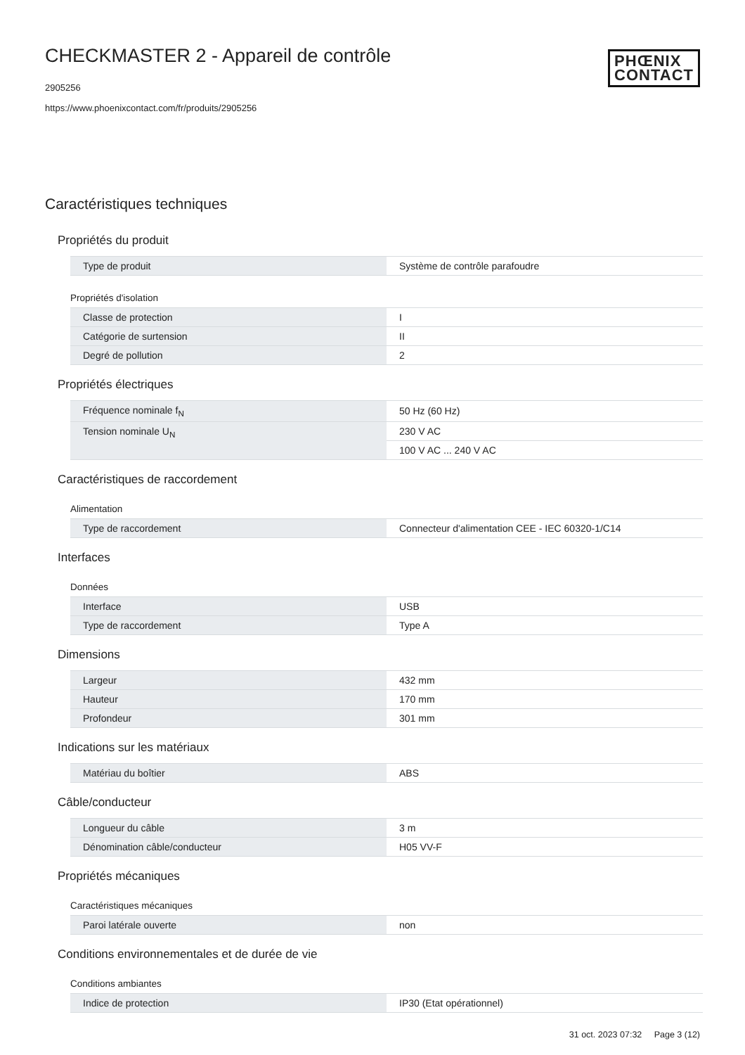CHECKMASTER 2 - Appareil de contrôle
2905256
https://www.phoenixcontact.com/fr/produits/2905256
PHŒNIX
CONTACT
Caractéristiques techniques
Propriétés du produit
| Type de produit | Système de contrôle parafoudre |
Propriétés d'isolation
| Classe de protection | I |
| Catégorie de surtension | II |
| Degré de pollution | 2 |
Propriétés électriques
| Fréquence nominale f<sub>N</sub> | 50 Hz (60 Hz) |
| Tension nominale U<sub>N</sub> | 230 V AC |
| | 100 V AC ... 240 V AC |
Caractéristiques de raccordement
Alimentation
| Type de raccordement | Connecteur d'alimentation CEE - IEC 60320-1/C14 |
Interfaces
Données
| Interface | USB |
| Type de raccordement | Type A |
Dimensions
| Largeur | 432 mm |
| Hauteur | 170 mm |
| Profondeur | 301 mm |
Indications sur les matériaux
| Matériau du boîtier | ABS |
Câble/conducteur
| Longueur du câble | 3 m |
| Dénomination câble/conducteur | H05 VV-F |
Propriétés mécaniques
Caractéristiques mécaniques
| Paroi latérale ouverte | non |
Conditions environnementales et de durée de vie
Conditions ambiantes
| Indice de protection | IP30 (Etat opérationnel) |
31 oct. 2023 07:32 Page 3 (12)